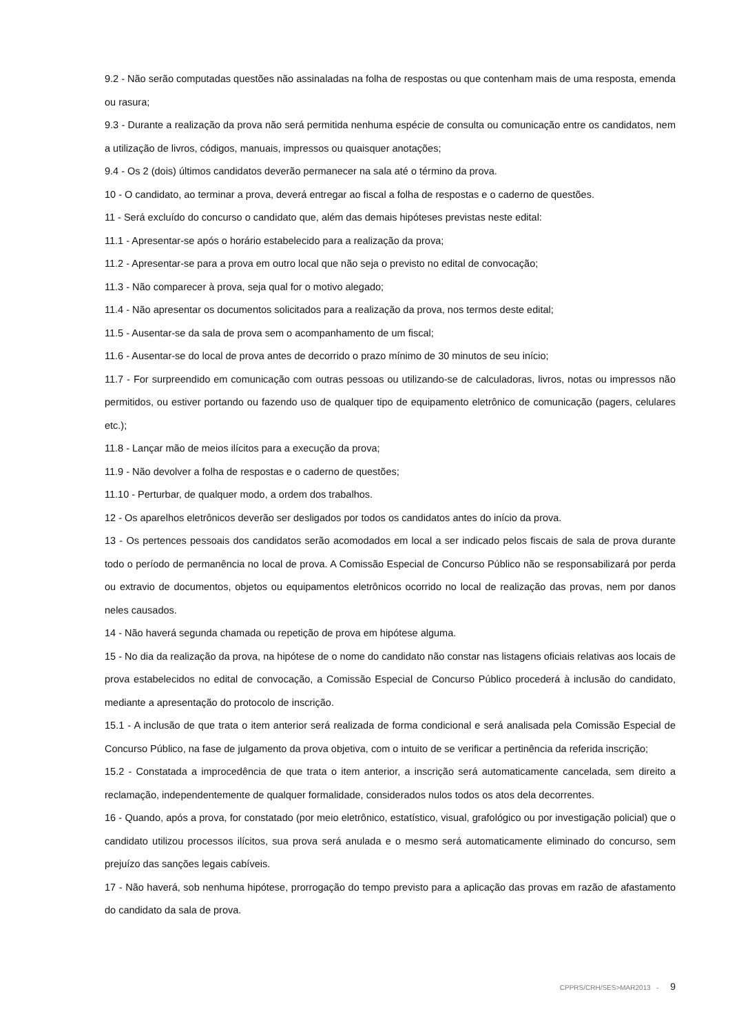9.2 - Não serão computadas questões não assinaladas na folha de respostas ou que contenham mais de uma resposta, emenda ou rasura;
9.3 - Durante a realização da prova não será permitida nenhuma espécie de consulta ou comunicação entre os candidatos, nem a utilização de livros, códigos, manuais, impressos ou quaisquer anotações;
9.4 - Os 2 (dois) últimos candidatos deverão permanecer na sala até o término da prova.
10 - O candidato, ao terminar a prova, deverá entregar ao fiscal a folha de respostas e o caderno de questões.
11 - Será excluído do concurso o candidato que, além das demais hipóteses previstas neste edital:
11.1 - Apresentar-se após o horário estabelecido para a realização da prova;
11.2 - Apresentar-se para a prova em outro local que não seja o previsto no edital de convocação;
11.3 - Não comparecer à prova, seja qual for o motivo alegado;
11.4 - Não apresentar os documentos solicitados para a realização da prova, nos termos deste edital;
11.5 - Ausentar-se da sala de prova sem o acompanhamento de um fiscal;
11.6 - Ausentar-se do local de prova antes de decorrido o prazo mínimo de 30 minutos de seu início;
11.7 - For surpreendido em comunicação com outras pessoas ou utilizando-se de calculadoras, livros, notas ou impressos não permitidos, ou estiver portando ou fazendo uso de qualquer tipo de equipamento eletrônico de comunicação (pagers, celulares etc.);
11.8 - Lançar mão de meios ilícitos para a execução da prova;
11.9 - Não devolver a folha de respostas e o caderno de questões;
11.10 - Perturbar, de qualquer modo, a ordem dos trabalhos.
12 - Os aparelhos eletrônicos deverão ser desligados por todos os candidatos antes do início da prova.
13 - Os pertences pessoais dos candidatos serão acomodados em local a ser indicado pelos fiscais de sala de prova durante todo o período de permanência no local de prova. A Comissão Especial de Concurso Público não se responsabilizará por perda ou extravio de documentos, objetos ou equipamentos eletrônicos ocorrido no local de realização das provas, nem por danos neles causados.
14 - Não haverá segunda chamada ou repetição de prova em hipótese alguma.
15 - No dia da realização da prova, na hipótese de o nome do candidato não constar nas listagens oficiais relativas aos locais de prova estabelecidos no edital de convocação, a Comissão Especial de Concurso Público procederá à inclusão do candidato, mediante a apresentação do protocolo de inscrição.
15.1 - A inclusão de que trata o item anterior será realizada de forma condicional e será analisada pela Comissão Especial de Concurso Público, na fase de julgamento da prova objetiva, com o intuito de se verificar a pertinência da referida inscrição;
15.2 - Constatada a improcedência de que trata o item anterior, a inscrição será automaticamente cancelada, sem direito a reclamação, independentemente de qualquer formalidade, considerados nulos todos os atos dela decorrentes.
16 - Quando, após a prova, for constatado (por meio eletrônico, estatístico, visual, grafológico ou por investigação policial) que o candidato utilizou processos ilícitos, sua prova será anulada e o mesmo será automaticamente eliminado do concurso, sem prejuízo das sanções legais cabíveis.
17 - Não haverá, sob nenhuma hipótese, prorrogação do tempo previsto para a aplicação das provas em razão de afastamento do candidato da sala de prova.
CPPRS/CRH/SES>MAR2013 - 9